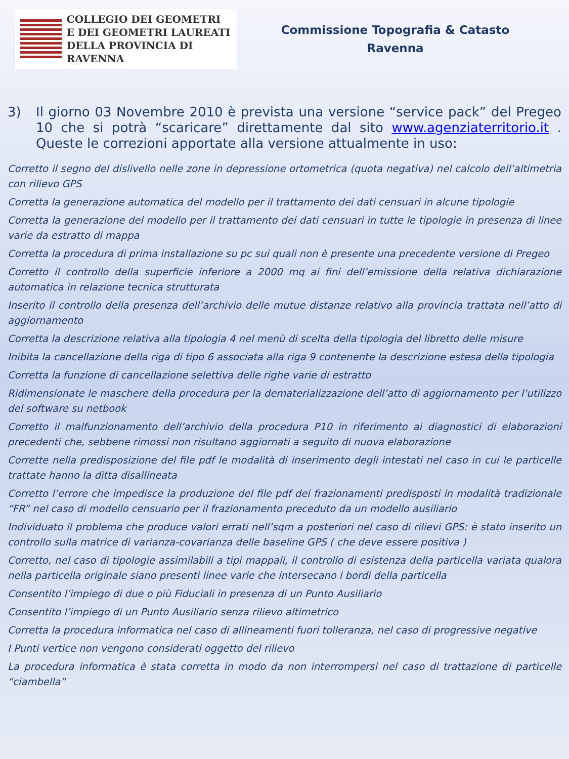COLLEGIO DEI GEOMETRI
E DEI GEOMETRI LAUREATI
DELLA PROVINCIA DI RAVENNA
Commissione Topografia & Catasto
Ravenna
3) Il giorno 03 Novembre 2010 è prevista una versione “service pack” del Pregeo 10 che si potrà “scaricare” direttamente dal sito www.agenziaterritorio.it . Queste le correzioni apportate alla versione attualmente in uso:
Corretto il segno del dislivello nelle zone in depressione ortometrica (quota negativa) nel calcolo dell’altimetria con rilievo GPS
Corretta la generazione automatica del modello per il trattamento dei dati censuari in alcune tipologie
Corretta la generazione del modello per il trattamento dei dati censuari in tutte le tipologie in presenza di linee varie da estratto di mappa
Corretta la procedura di prima installazione su pc sui quali non è presente una precedente versione di Pregeo
Corretto il controllo della superficie inferiore a 2000 mq ai fini dell’emissione della relativa dichiarazione automatica in relazione tecnica strutturata
Inserito il controllo della presenza dell’archivio delle mutue distanze relativo alla provincia trattata nell’atto di aggiornamento
Corretta la descrizione relativa alla tipologia 4 nel menù di scelta della tipologia del libretto delle misure
Inibita la cancellazione della riga di tipo 6 associata alla riga 9 contenente la descrizione estesa della tipologia
Corretta la funzione di cancellazione selettiva delle righe varie di estratto
Ridimensionate le maschere della procedura per la dematerializzazione dell’atto di aggiornamento per l’utilizzo del software su netbook
Corretto il malfunzionamento dell’archivio della procedura P10 in riferimento ai diagnostici di elaborazioni precedenti che, sebbene rimossi non risultano aggiornati a seguito di nuova elaborazione
Corrette nella predisposizione del file pdf le modalità di inserimento degli intestati nel caso in cui le particelle trattate hanno la ditta disallineata
Corretto l’errore che impedisce la produzione del file pdf dei frazionamenti predisposti in modalità tradizionale “FR” nel caso di modello censuario per il frazionamento preceduto da un modello ausiliario
Individuato il problema che produce valori errati nell’sqm a posteriori nel caso di rilievi GPS: è stato inserito un controllo sulla matrice di varianza-covarianza delle baseline GPS ( che deve essere positiva )
Corretto, nel caso di tipologie assimilabili a tipi mappali, il controllo di esistenza della particella variata qualora nella particella originale siano presenti linee varie che intersecano i bordi della particella
Consentito l’impiego di due o più Fiduciali in presenza di un Punto Ausiliario
Consentito l’impiego di un Punto Ausiliario senza rilievo altimetrico
Corretta la procedura informatica nel caso di allineamenti fuori tolleranza, nel caso di progressive negative
I Punti vertice non vengono considerati oggetto del rilievo
La procedura informatica è stata corretta in modo da non interrompersi nel caso di trattazione di particelle “ciambella”